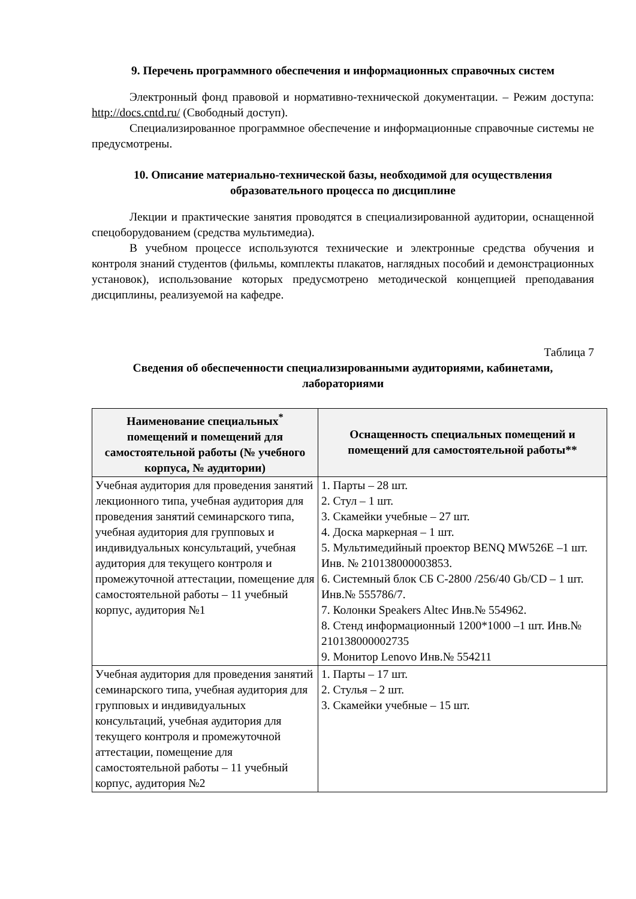9. Перечень программного обеспечения и информационных справочных систем
Электронный фонд правовой и нормативно-технической документации. – Режим доступа: http://docs.cntd.ru/ (Свободный доступ).
Специализированное программное обеспечение и информационные справочные системы не предусмотрены.
10. Описание материально-технической базы, необходимой для осуществления образовательного процесса по дисциплине
Лекции и практические занятия проводятся в специализированной аудитории, оснащенной спецоборудованием (средства мультимедиа).
В учебном процессе используются технические и электронные средства обучения и контроля знаний студентов (фильмы, комплекты плакатов, наглядных пособий и демонстрационных установок), использование которых предусмотрено методической концепцией преподавания дисциплины, реализуемой на кафедре.
Таблица 7
Сведения об обеспеченности специализированными аудиториями, кабинетами, лабораториями
| Наименование специальных<sup>*</sup> помещений и помещений для самостоятельной работы (№ учебного корпуса, № аудитории) | Оснащенность специальных помещений и помещений для самостоятельной работы** |
| --- | --- |
| Учебная аудитория для проведения занятий лекционного типа, учебная аудитория для проведения занятий семинарского типа, учебная аудитория для групповых и индивидуальных консультаций, учебная аудитория для текущего контроля и промежуточной аттестации, помещение для самостоятельной работы – 11 учебный корпус, аудитория №1 | 1. Парты – 28 шт. 2. Стул – 1 шт. 3. Скамейки учебные – 27 шт. 4. Доска маркерная – 1 шт. 5. Мультимедийный проектор BENQ MW526E –1 шт. Инв. № 210138000003853. 6. Системный блок СБ С-2800 /256/40 Gb/CD – 1 шт. Инв.№ 555786/7. 7. Колонки Speakers Altec Инв.№ 554962. 8. Стенд информационный 1200*1000 –1 шт. Инв.№ 210138000002735 9. Монитор Lenovo Инв.№ 554211 |
| Учебная аудитория для проведения занятий семинарского типа, учебная аудитория для групповых и индивидуальных консультаций, учебная аудитория для текущего контроля и промежуточной аттестации, помещение для самостоятельной работы – 11 учебный корпус, аудитория №2 | 1. Парты – 17 шт. 2. Стулья – 2 шт. 3. Скамейки учебные – 15 шт. |